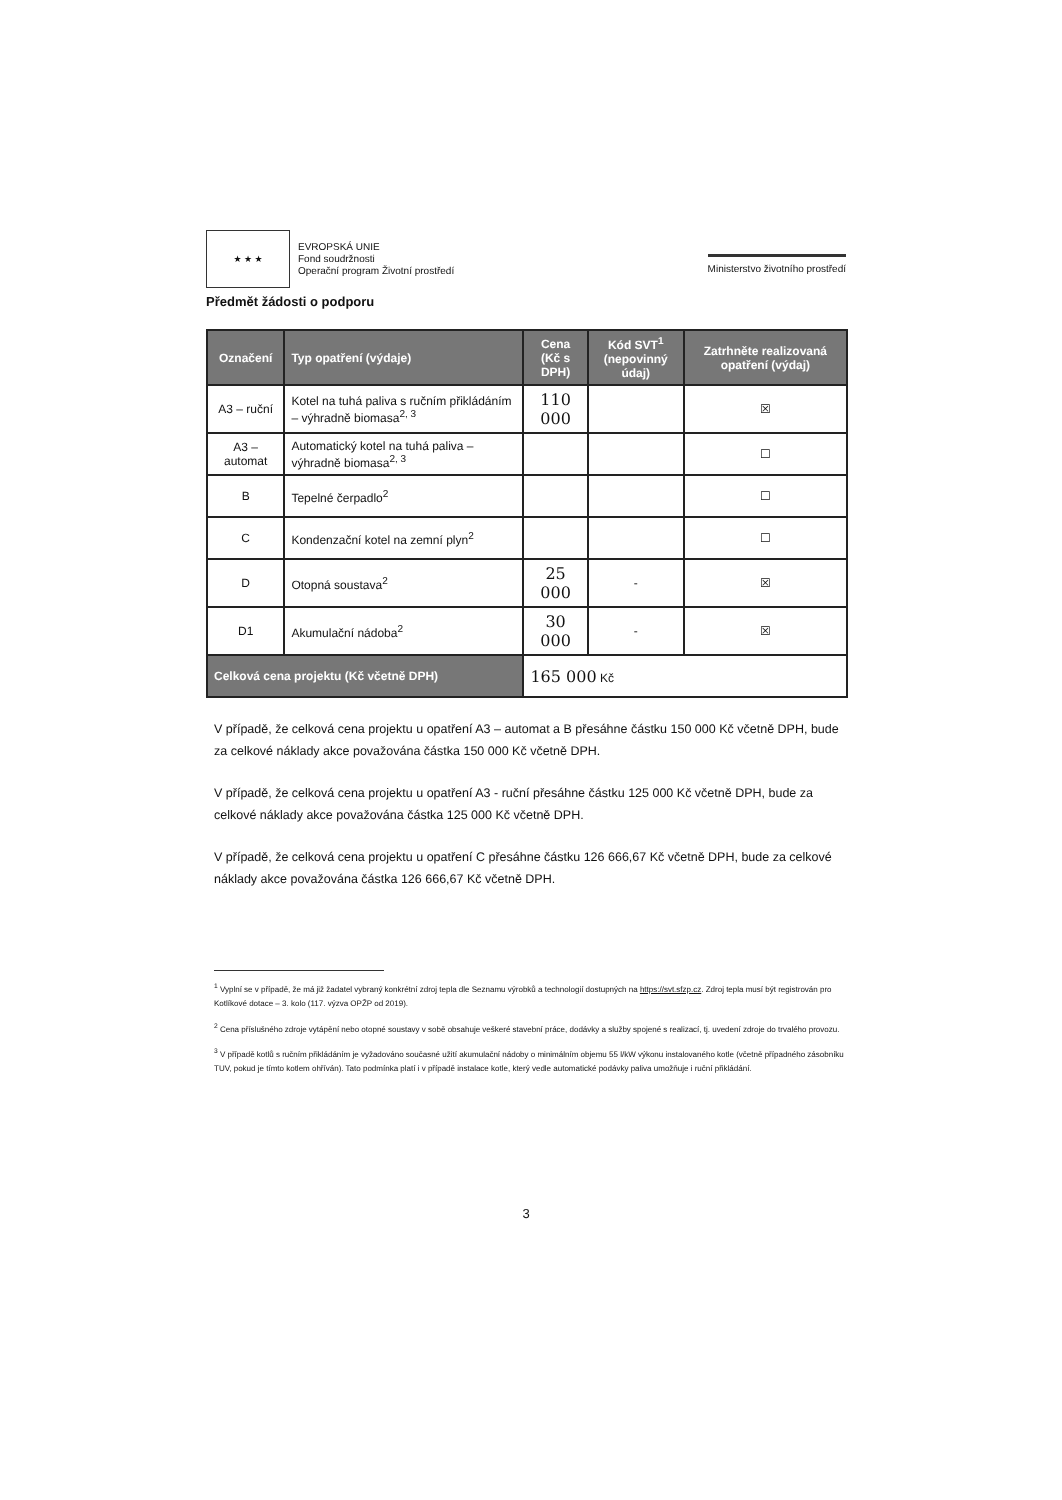★ ★ ★
EVROPSKÁ UNIE
Fond soudržnosti
Operační program Životní prostředí
Ministerstvo životního prostředí
Předmět žádosti o podporu
| Označení | Typ opatření (výdaje) | Cena (Kč s DPH) | Kód SVT<sup>1</sup> (nepovinný údaj) | Zatrhněte realizovaná opatření (výdaj) |
| --- | --- | --- | --- | --- |
| A3 – ruční | Kotel na tuhá paliva s ručním přikládáním – výhradně biomasa<sup>2, 3</sup> | 110 000 | | ☒ |
| A3 – automat | Automatický kotel na tuhá paliva – výhradně biomasa<sup>2, 3</sup> | | | ☐ |
| B | Tepelné čerpadlo<sup>2</sup> | | | ☐ |
| C | Kondenzační kotel na zemní plyn<sup>2</sup> | | | ☐ |
| D | Otopná soustava<sup>2</sup> | 25 000 | - | ☒ |
| D1 | Akumulační nádoba<sup>2</sup> | 30 000 | - | ☒ |
| Celková cena projektu (Kč včetně DPH) | | 165 000 Kč | | |
V případě, že celková cena projektu u opatření A3 – automat a B přesáhne částku 150 000 Kč včetně DPH, bude za celkové náklady akce považována částka 150 000 Kč včetně DPH.
V případě, že celková cena projektu u opatření A3 - ruční přesáhne částku 125 000 Kč včetně DPH, bude za celkové náklady akce považována částka 125 000 Kč včetně DPH.
V případě, že celková cena projektu u opatření C přesáhne částku 126 666,67 Kč včetně DPH, bude za celkové náklady akce považována částka 126 666,67 Kč včetně DPH.
<sup>1</sup> Vyplní se v případě, že má již žadatel vybraný konkrétní zdroj tepla dle Seznamu výrobků a technologií dostupných na https://svt.sfzp.cz. Zdroj tepla musí být registrován pro Kotlíkové dotace – 3. kolo (117. výzva OPŽP od 2019).
<sup>2</sup> Cena příslušného zdroje vytápění nebo otopné soustavy v sobě obsahuje veškeré stavební práce, dodávky a služby spojené s realizací, tj. uvedení zdroje do trvalého provozu.
<sup>3</sup> V případě kotlů s ručním přikládáním je vyžadováno současné užití akumulační nádoby o minimálním objemu 55 l/kW výkonu instalovaného kotle (včetně případného zásobníku TUV, pokud je tímto kotlem ohříván). Tato podmínka platí i v případě instalace kotle, který vedle automatické podávky paliva umožňuje i ruční přikládání.
3